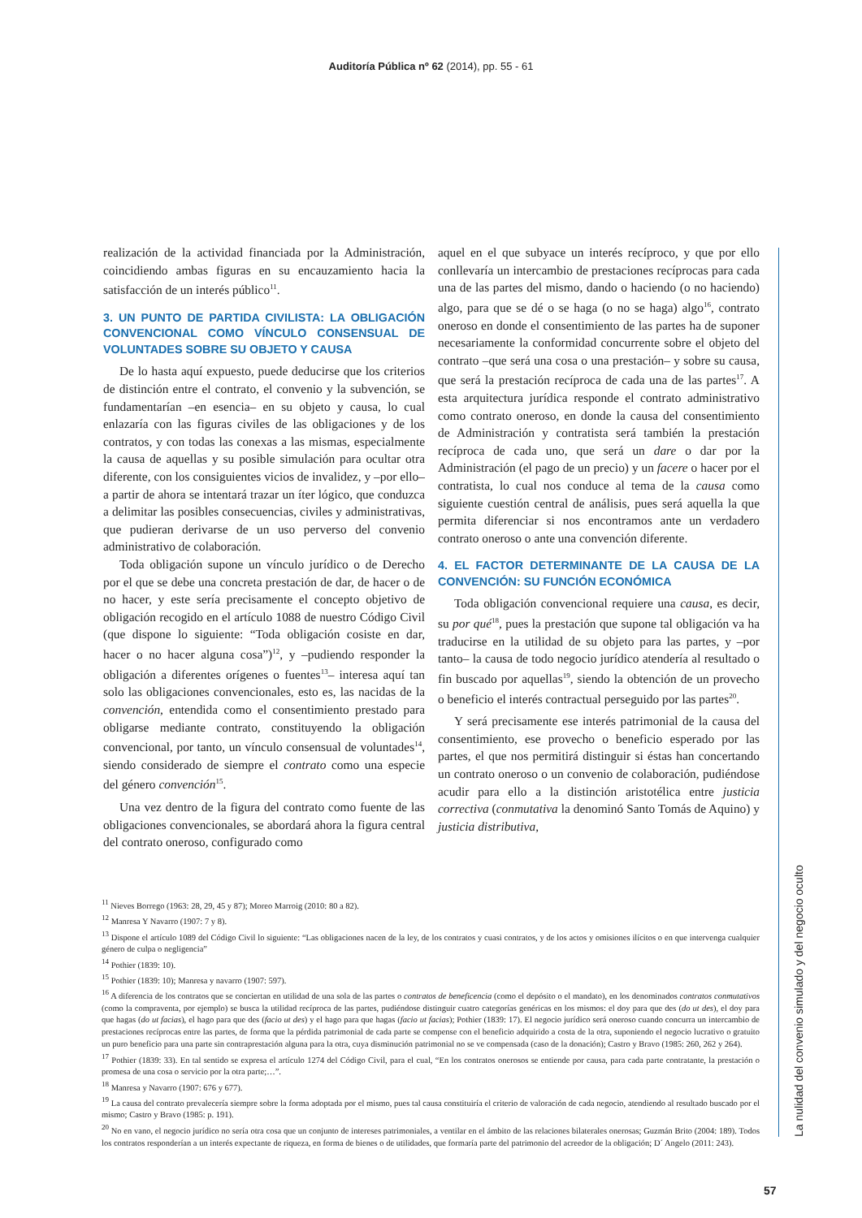Auditoría Pública nº 62 (2014), pp. 55 - 61
realización de la actividad financiada por la Administración, coincidiendo ambas figuras en su encauzamiento hacia la satisfacción de un interés público<sup>11</sup>.
3. UN PUNTO DE PARTIDA CIVILISTA: LA OBLIGACIÓN CONVENCIONAL COMO VÍNCULO CONSENSUAL DE VOLUNTADES SOBRE SU OBJETO Y CAUSA
De lo hasta aquí expuesto, puede deducirse que los criterios de distinción entre el contrato, el convenio y la subvención, se fundamentarían –en esencia– en su objeto y causa, lo cual enlazaría con las figuras civiles de las obligaciones y de los contratos, y con todas las conexas a las mismas, especialmente la causa de aquellas y su posible simulación para ocultar otra diferente, con los consiguientes vicios de invalidez, y –por ello– a partir de ahora se intentará trazar un íter lógico, que conduzca a delimitar las posibles consecuencias, civiles y administrativas, que pudieran derivarse de un uso perverso del convenio administrativo de colaboración.
Toda obligación supone un vínculo jurídico o de Derecho por el que se debe una concreta prestación de dar, de hacer o de no hacer, y este sería precisamente el concepto objetivo de obligación recogido en el artículo 1088 de nuestro Código Civil (que dispone lo siguiente: “Toda obligación cosiste en dar, hacer o no hacer alguna cosa”)<sup>12</sup>, y –pudiendo responder la obligación a diferentes orígenes o fuentes<sup>13</sup>– interesa aquí tan solo las obligaciones convencionales, esto es, las nacidas de la convención, entendida como el consentimiento prestado para obligarse mediante contrato, constituyendo la obligación convencional, por tanto, un vínculo consensual de voluntades<sup>14</sup>, siendo considerado de siempre el contrato como una especie del género convención<sup>15</sup>.
Una vez dentro de la figura del contrato como fuente de las obligaciones convencionales, se abordará ahora la figura central del contrato oneroso, configurado como
aquel en el que subyace un interés recíproco, y que por ello conllevaría un intercambio de prestaciones recíprocas para cada una de las partes del mismo, dando o haciendo (o no haciendo) algo, para que se dé o se haga (o no se haga) algo<sup>16</sup>, contrato oneroso en donde el consentimiento de las partes ha de suponer necesariamente la conformidad concurrente sobre el objeto del contrato –que será una cosa o una prestación– y sobre su causa, que será la prestación recíproca de cada una de las partes<sup>17</sup>. A esta arquitectura jurídica responde el contrato administrativo como contrato oneroso, en donde la causa del consentimiento de Administración y contratista será también la prestación recíproca de cada uno, que será un dare o dar por la Administración (el pago de un precio) y un facere o hacer por el contratista, lo cual nos conduce al tema de la causa como siguiente cuestión central de análisis, pues será aquella la que permita diferenciar si nos encontramos ante un verdadero contrato oneroso o ante una convención diferente.
4. EL FACTOR DETERMINANTE DE LA CAUSA DE LA CONVENCIÓN: SU FUNCIÓN ECONÓMICA
Toda obligación convencional requiere una causa, es decir, su por qué<sup>18</sup>, pues la prestación que supone tal obligación va ha traducirse en la utilidad de su objeto para las partes, y –por tanto– la causa de todo negocio jurídico atendería al resultado o fin buscado por aquellas<sup>19</sup>, siendo la obtención de un provecho o beneficio el interés contractual perseguido por las partes<sup>20</sup>.
Y será precisamente ese interés patrimonial de la causa del consentimiento, ese provecho o beneficio esperado por las partes, el que nos permitirá distinguir si éstas han concertando un contrato oneroso o un convenio de colaboración, pudiéndose acudir para ello a la distinción aristotélica entre justicia correctiva (conmutativa la denominó Santo Tomás de Aquino) y justicia distributiva,
<sup>11</sup> Nieves Borrego (1963: 28, 29, 45 y 87); Moreo Marroig (2010: 80 a 82).
<sup>12</sup> Manresa Y Navarro (1907: 7 y 8).
<sup>13</sup> Dispone el artículo 1089 del Código Civil lo siguiente: “Las obligaciones nacen de la ley, de los contratos y cuasi contratos, y de los actos y omisiones ilícitos o en que intervenga cualquier género de culpa o negligencia”
<sup>14</sup> Pothier (1839: 10).
<sup>15</sup> Pothier (1839: 10); Manresa y navarro (1907: 597).
<sup>16</sup> A diferencia de los contratos que se conciertan en utilidad de una sola de las partes o contratos de beneficencia (como el depósito o el mandato), en los denominados contratos conmutativos (como la compraventa, por ejemplo) se busca la utilidad recíproca de las partes, pudiéndose distinguir cuatro categorías genéricas en los mismos: el doy para que des (do ut des), el doy para que hagas (do ut facias), el hago para que des (facio ut des) y el hago para que hagas (facio ut facias); Pothier (1839: 17). El negocio jurídico será oneroso cuando concurra un intercambio de prestaciones recíprocas entre las partes, de forma que la pérdida patrimonial de cada parte se compense con el beneficio adquirido a costa de la otra, suponiendo el negocio lucrativo o gratuito un puro beneficio para una parte sin contraprestación alguna para la otra, cuya disminución patrimonial no se ve compensada (caso de la donación); Castro y Bravo (1985: 260, 262 y 264).
<sup>17</sup> Pothier (1839: 33). En tal sentido se expresa el artículo 1274 del Código Civil, para el cual, “En los contratos onerosos se entiende por causa, para cada parte contratante, la prestación o promesa de una cosa o servicio por la otra parte;…”.
<sup>18</sup> Manresa y Navarro (1907: 676 y 677).
<sup>19</sup> La causa del contrato prevalecería siempre sobre la forma adoptada por el mismo, pues tal causa constituiría el criterio de valoración de cada negocio, atendiendo al resultado buscado por el mismo; Castro y Bravo (1985: p. 191).
<sup>20</sup> No en vano, el negocio jurídico no sería otra cosa que un conjunto de intereses patrimoniales, a ventilar en el ámbito de las relaciones bilaterales onerosas; Guzmán Brito (2004: 189). Todos los contratos responderían a un interés expectante de riqueza, en forma de bienes o de utilidades, que formaría parte del patrimonio del acreedor de la obligación; D´ Angelo (2011: 243).
La nulidad del convenio simulado y del negocio oculto
57